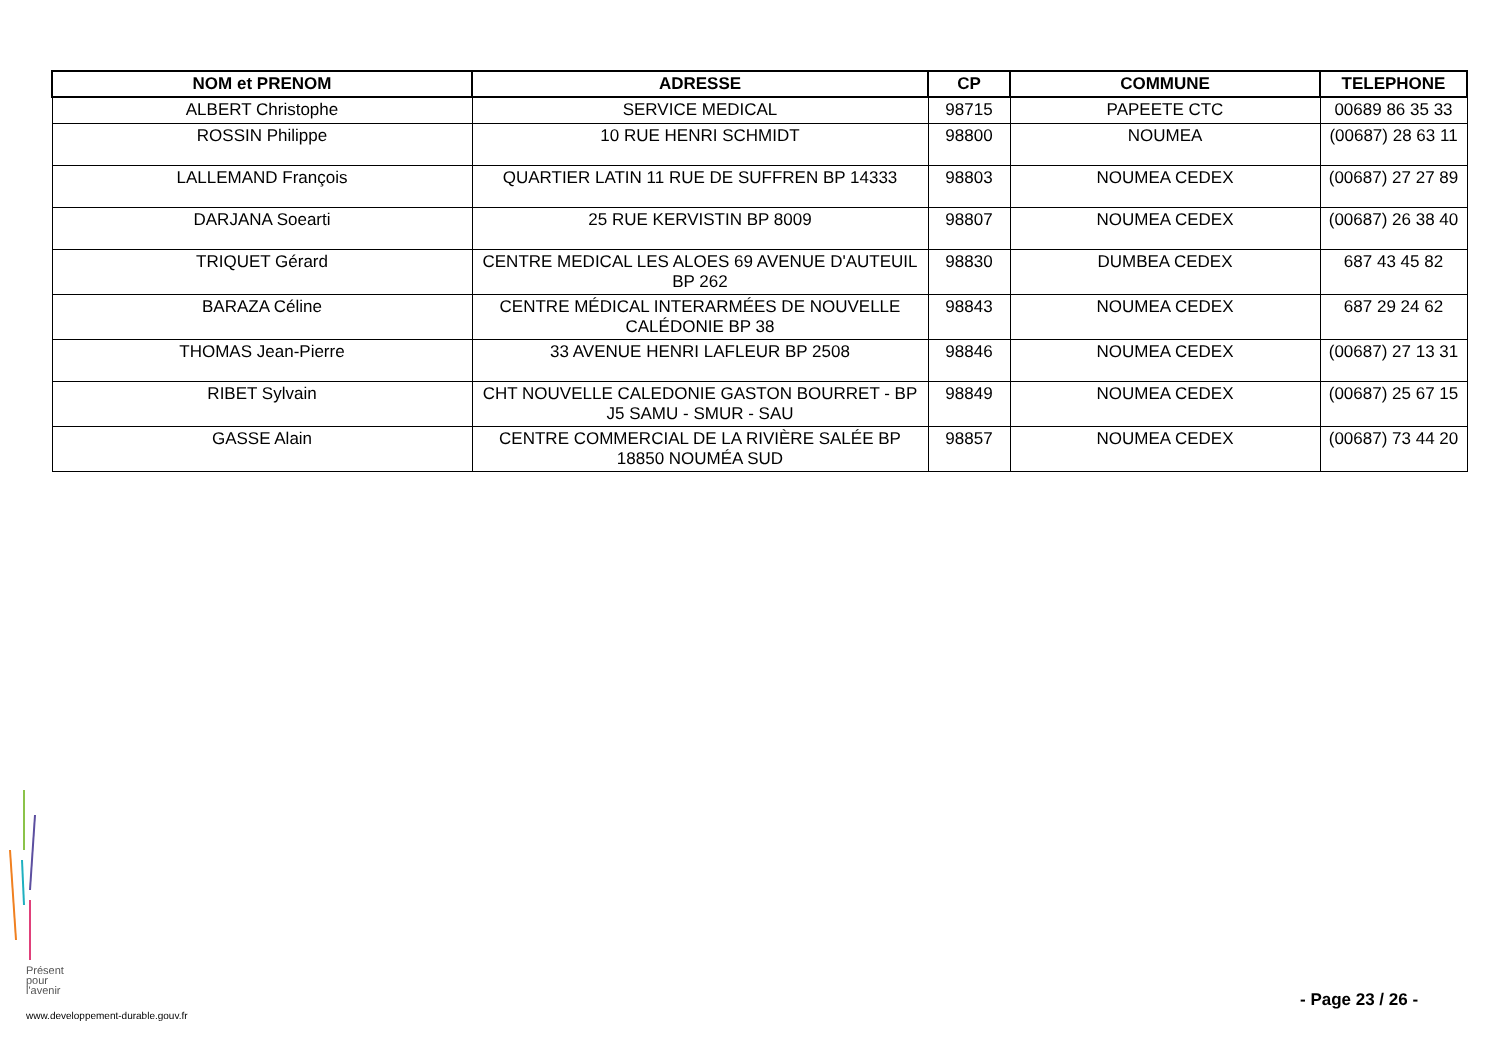| NOM et PRENOM | ADRESSE | CP | COMMUNE | TELEPHONE |
| --- | --- | --- | --- | --- |
| ALBERT Christophe | SERVICE MEDICAL | 98715 | PAPEETE CTC | 00689 86 35 33 |
| ROSSIN Philippe | 10 RUE HENRI SCHMIDT | 98800 | NOUMEA | (00687) 28 63 11 |
| LALLEMAND François | QUARTIER LATIN 11 RUE DE SUFFREN BP 14333 | 98803 | NOUMEA CEDEX | (00687) 27 27 89 |
| DARJANA Soearti | 25 RUE KERVISTIN BP 8009 | 98807 | NOUMEA CEDEX | (00687) 26 38 40 |
| TRIQUET Gérard | CENTRE MEDICAL LES ALOES 69 AVENUE D'AUTEUIL BP 262 | 98830 | DUMBEA CEDEX | 687 43 45 82 |
| BARAZA Céline | CENTRE MÉDICAL INTERARMÉES DE NOUVELLE CALÉDONIE BP 38 | 98843 | NOUMEA CEDEX | 687 29 24 62 |
| THOMAS Jean-Pierre | 33 AVENUE HENRI LAFLEUR BP 2508 | 98846 | NOUMEA CEDEX | (00687) 27 13 31 |
| RIBET Sylvain | CHT NOUVELLE CALEDONIE GASTON BOURRET - BP J5 SAMU - SMUR - SAU | 98849 | NOUMEA CEDEX | (00687) 25 67 15 |
| GASSE Alain | CENTRE COMMERCIAL DE LA RIVIÈRE SALÉE BP 18850 NOUMÉA SUD | 98857 | NOUMEA CEDEX | (00687) 73 44 20 |
Présent
pour
l'avenir
- Page 23 / 26 -
www.developpement-durable.gouv.fr